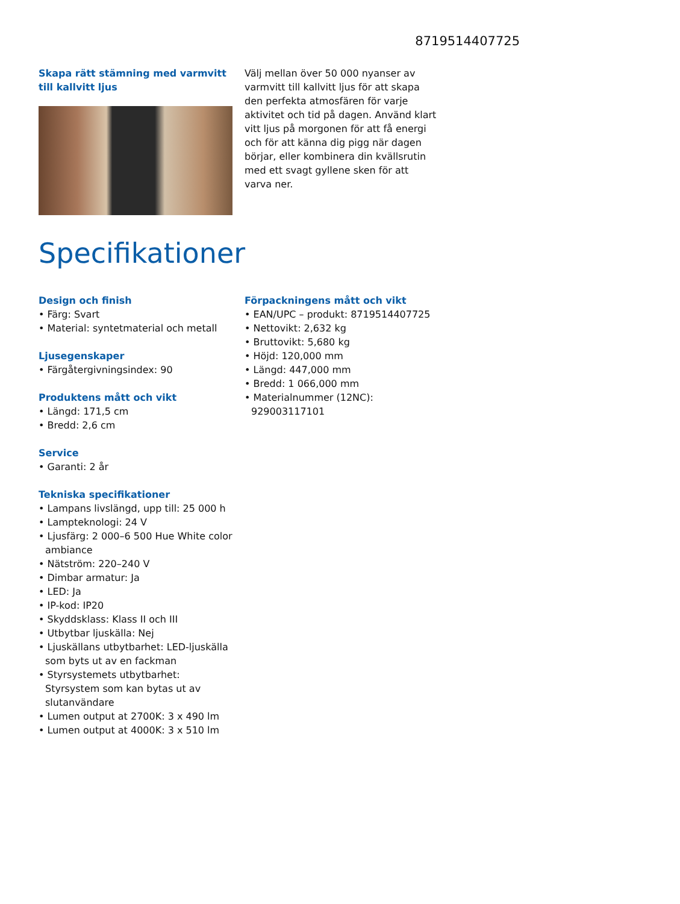8719514407725
Skapa rätt stämning med varmvitt till kallvitt ljus
Välj mellan över 50 000 nyanser av varmvitt till kallvitt ljus för att skapa den perfekta atmosfären för varje aktivitet och tid på dagen. Använd klart vitt ljus på morgonen för att få energi och för att känna dig pigg när dagen börjar, eller kombinera din kvällsrutin med ett svagt gyllene sken för att varva ner.
Specifikationer
Design och finish
• Färg: Svart
• Material: syntetmaterial och metall
Ljusegenskaper
• Färgåtergivningsindex: 90
Produktens mått och vikt
• Längd: 171,5 cm
• Bredd: 2,6 cm
Service
• Garanti: 2 år
Tekniska specifikationer
• Lampans livslängd, upp till: 25 000 h
• Lampteknologi: 24 V
• Ljusfärg: 2 000–6 500 Hue White color ambiance
• Nätström: 220–240 V
• Dimbar armatur: Ja
• LED: Ja
• IP-kod: IP20
• Skyddsklass: Klass II och III
• Utbytbar ljuskälla: Nej
• Ljuskällans utbytbarhet: LED-ljuskälla som byts ut av en fackman
• Styrsystemets utbytbarhet: Styrsystem som kan bytas ut av slutanvändare
• Lumen output at 2700K: 3 x 490 lm
• Lumen output at 4000K: 3 x 510 lm
Förpackningens mått och vikt
• EAN/UPC – produkt: 8719514407725
• Nettovikt: 2,632 kg
• Bruttovikt: 5,680 kg
• Höjd: 120,000 mm
• Längd: 447,000 mm
• Bredd: 1 066,000 mm
• Materialnummer (12NC): 929003117101